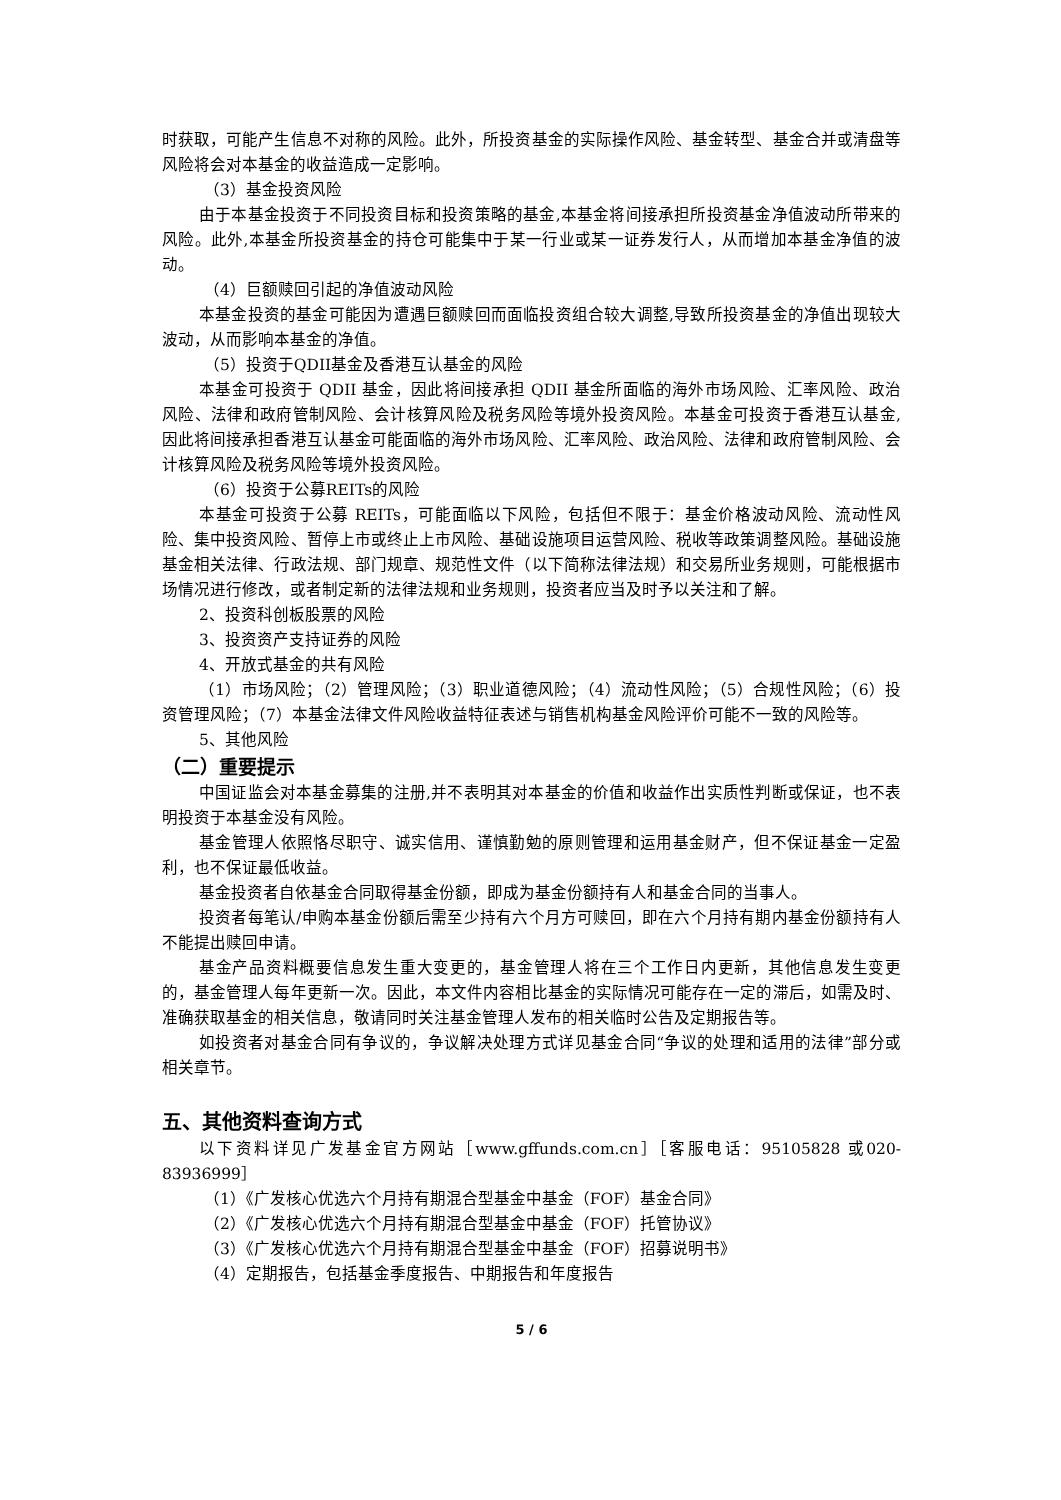时获取，可能产生信息不对称的风险。此外，所投资基金的实际操作风险、基金转型、基金合并或清盘等风险将会对本基金的收益造成一定影响。
（3）基金投资风险
由于本基金投资于不同投资目标和投资策略的基金,本基金将间接承担所投资基金净值波动所带来的风险。此外,本基金所投资基金的持仓可能集中于某一行业或某一证券发行人，从而增加本基金净值的波动。
（4）巨额赎回引起的净值波动风险
本基金投资的基金可能因为遭遇巨额赎回而面临投资组合较大调整,导致所投资基金的净值出现较大波动，从而影响本基金的净值。
（5）投资于QDII基金及香港互认基金的风险
本基金可投资于 QDII 基金，因此将间接承担 QDII 基金所面临的海外市场风险、汇率风险、政治风险、法律和政府管制风险、会计核算风险及税务风险等境外投资风险。本基金可投资于香港互认基金,因此将间接承担香港互认基金可能面临的海外市场风险、汇率风险、政治风险、法律和政府管制风险、会计核算风险及税务风险等境外投资风险。
（6）投资于公募REITs的风险
本基金可投资于公募 REITs，可能面临以下风险，包括但不限于：基金价格波动风险、流动性风险、集中投资风险、暂停上市或终止上市风险、基础设施项目运营风险、税收等政策调整风险。基础设施基金相关法律、行政法规、部门规章、规范性文件（以下简称法律法规）和交易所业务规则，可能根据市场情况进行修改，或者制定新的法律法规和业务规则，投资者应当及时予以关注和了解。
2、投资科创板股票的风险
3、投资资产支持证券的风险
4、开放式基金的共有风险
（1）市场风险；（2）管理风险；（3）职业道德风险；（4）流动性风险；（5）合规性风险；（6）投资管理风险；（7）本基金法律文件风险收益特征表述与销售机构基金风险评价可能不一致的风险等。
5、其他风险
（二）重要提示
中国证监会对本基金募集的注册,并不表明其对本基金的价值和收益作出实质性判断或保证，也不表明投资于本基金没有风险。
基金管理人依照恪尽职守、诚实信用、谨慎勤勉的原则管理和运用基金财产，但不保证基金一定盈利，也不保证最低收益。
基金投资者自依基金合同取得基金份额，即成为基金份额持有人和基金合同的当事人。
投资者每笔认/申购本基金份额后需至少持有六个月方可赎回，即在六个月持有期内基金份额持有人不能提出赎回申请。
基金产品资料概要信息发生重大变更的，基金管理人将在三个工作日内更新，其他信息发生变更的，基金管理人每年更新一次。因此，本文件内容相比基金的实际情况可能存在一定的滞后，如需及时、准确获取基金的相关信息，敬请同时关注基金管理人发布的相关临时公告及定期报告等。
如投资者对基金合同有争议的，争议解决处理方式详见基金合同“争议的处理和适用的法律”部分或相关章节。
五、其他资料查询方式
以下资料详见广发基金官方网站［www.gffunds.com.cn］［客服电话：95105828 或020-83936999］
（1）《广发核心优选六个月持有期混合型基金中基金（FOF）基金合同》
（2）《广发核心优选六个月持有期混合型基金中基金（FOF）托管协议》
（3）《广发核心优选六个月持有期混合型基金中基金（FOF）招募说明书》
（4）定期报告，包括基金季度报告、中期报告和年度报告
5 / 6